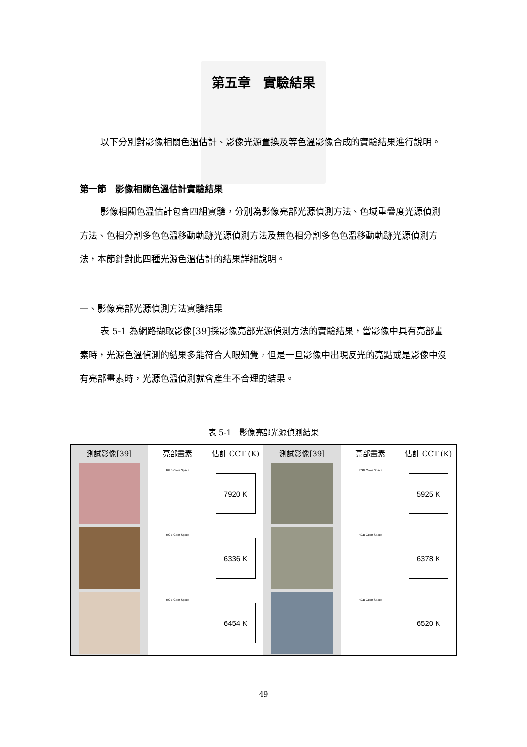第五章　實驗結果
以下分別對影像相關色溫估計、影像光源置換及等色溫影像合成的實驗結果進行說明。
第一節　影像相關色溫估計實驗結果
影像相關色溫估計包含四組實驗，分別為影像亮部光源偵測方法、色域重疊度光源偵測方法、色相分割多色色溫移動軌跡光源偵測方法及無色相分割多色色溫移動軌跡光源偵測方法，本節針對此四種光源色溫估計的結果詳細說明。
一、影像亮部光源偵測方法實驗結果
表 5-1 為網路擷取影像[39]採影像亮部光源偵測方法的實驗結果，當影像中具有亮部畫素時，光源色溫偵測的結果多能符合人眼知覺，但是一旦影像中出現反光的亮點或是影像中沒有亮部畫素時，光源色溫偵測就會產生不合理的結果。
表 5-1　影像亮部光源偵測結果
| 測試影像[39] | 亮部畫素 | 估計 CCT (K) | 測試影像[39] | 亮部畫素 | 估計 CCT (K) |
| --- | --- | --- | --- | --- | --- |
| | RGB Color Space | 7920 K | | RGB Color Space | 5925 K |
| | RGB Color Space | 6336 K | | RGB Color Space | 6378 K |
| | RGB Color Space | 6454 K | | RGB Color Space | 6520 K |
49